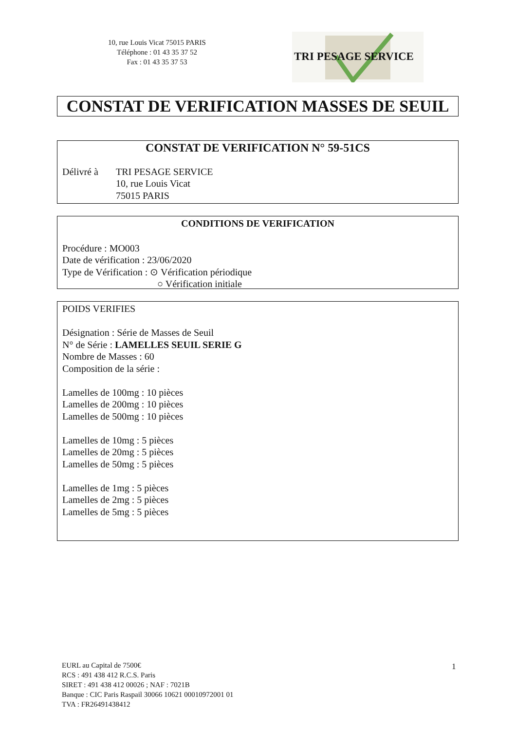10, rue Louis Vicat 75015 PARIS
Téléphone : 01 43 35 37 52
Fax : 01 43 35 37 53
TRI PESAGE SERVICE
CONSTAT DE VERIFICATION MASSES DE SEUIL
CONSTAT DE VERIFICATION N° 59-51CS
Délivré à TRI PESAGE SERVICE
10, rue Louis Vicat
75015 PARIS
CONDITIONS DE VERIFICATION
Procédure : MO003
Date de vérification : 23/06/2020
Type de Vérification : ⊙ Vérification périodique
○ Vérification initiale
POIDS VERIFIES
Désignation : Série de Masses de Seuil
N° de Série : LAMELLES SEUIL SERIE G
Nombre de Masses : 60
Composition de la série :
Lamelles de 100mg : 10 pièces
Lamelles de 200mg : 10 pièces
Lamelles de 500mg : 10 pièces
Lamelles de 10mg : 5 pièces
Lamelles de 20mg : 5 pièces
Lamelles de 50mg : 5 pièces
Lamelles de 1mg : 5 pièces
Lamelles de 2mg : 5 pièces
Lamelles de 5mg : 5 pièces
EURL au Capital de 7500€
RCS : 491 438 412 R.C.S. Paris
SIRET : 491 438 412 00026 ; NAF : 7021B
Banque : CIC Paris Raspail 30066 10621 00010972001 01
TVA : FR26491438412
1